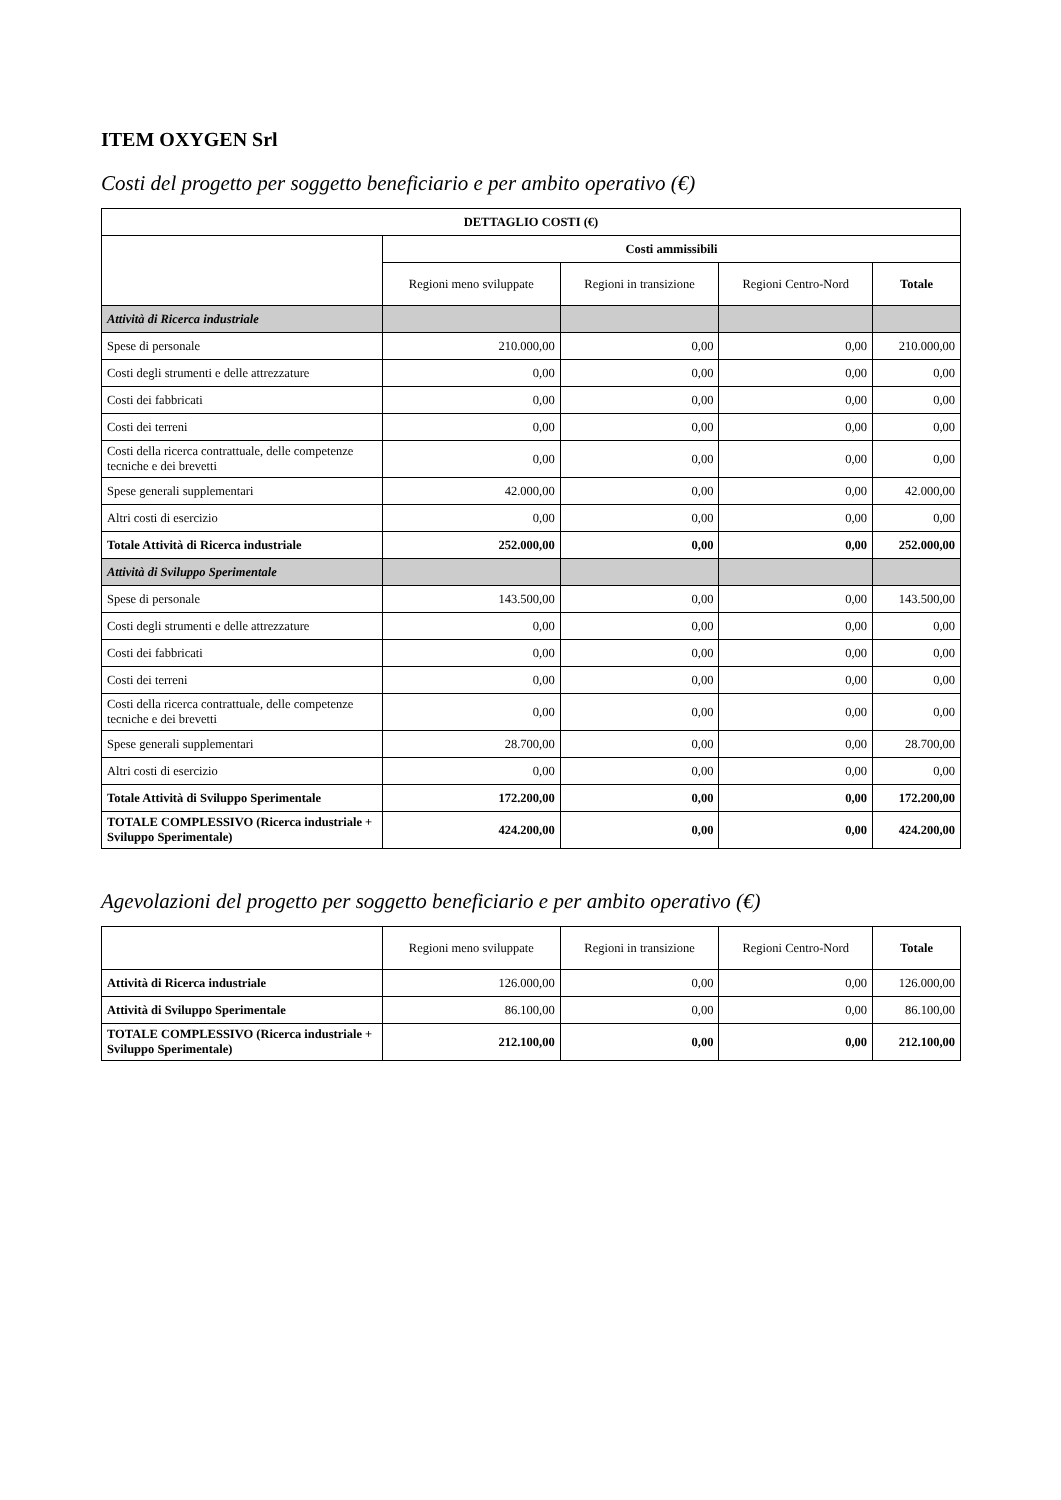ITEM OXYGEN Srl
Costi del progetto per soggetto beneficiario e per ambito operativo (€)
| DETTAGLIO COSTI (€) | | | | |
| --- | --- | --- | --- | --- |
| | Costi ammissibili | | | |
| | Regioni meno sviluppate | Regioni in transizione | Regioni Centro-Nord | Totale |
| Attività di Ricerca industriale | | | | |
| Spese di personale | 210.000,00 | 0,00 | 0,00 | 210.000,00 |
| Costi degli strumenti e delle attrezzature | 0,00 | 0,00 | 0,00 | 0,00 |
| Costi dei fabbricati | 0,00 | 0,00 | 0,00 | 0,00 |
| Costi dei terreni | 0,00 | 0,00 | 0,00 | 0,00 |
| Costi della ricerca contrattuale, delle competenze tecniche e dei brevetti | 0,00 | 0,00 | 0,00 | 0,00 |
| Spese generali supplementari | 42.000,00 | 0,00 | 0,00 | 42.000,00 |
| Altri costi di esercizio | 0,00 | 0,00 | 0,00 | 0,00 |
| Totale Attività di Ricerca industriale | 252.000,00 | 0,00 | 0,00 | 252.000,00 |
| Attività di Sviluppo Sperimentale | | | | |
| Spese di personale | 143.500,00 | 0,00 | 0,00 | 143.500,00 |
| Costi degli strumenti e delle attrezzature | 0,00 | 0,00 | 0,00 | 0,00 |
| Costi dei fabbricati | 0,00 | 0,00 | 0,00 | 0,00 |
| Costi dei terreni | 0,00 | 0,00 | 0,00 | 0,00 |
| Costi della ricerca contrattuale, delle competenze tecniche e dei brevetti | 0,00 | 0,00 | 0,00 | 0,00 |
| Spese generali supplementari | 28.700,00 | 0,00 | 0,00 | 28.700,00 |
| Altri costi di esercizio | 0,00 | 0,00 | 0,00 | 0,00 |
| Totale Attività di Sviluppo Sperimentale | 172.200,00 | 0,00 | 0,00 | 172.200,00 |
| TOTALE COMPLESSIVO (Ricerca industriale + Sviluppo Sperimentale) | 424.200,00 | 0,00 | 0,00 | 424.200,00 |
Agevolazioni del progetto per soggetto beneficiario e per ambito operativo (€)
| | Regioni meno sviluppate | Regioni in transizione | Regioni Centro-Nord | Totale |
| --- | --- | --- | --- | --- |
| Attività di Ricerca industriale | 126.000,00 | 0,00 | 0,00 | 126.000,00 |
| Attività di Sviluppo Sperimentale | 86.100,00 | 0,00 | 0,00 | 86.100,00 |
| TOTALE COMPLESSIVO (Ricerca industriale + Sviluppo Sperimentale) | 212.100,00 | 0,00 | 0,00 | 212.100,00 |